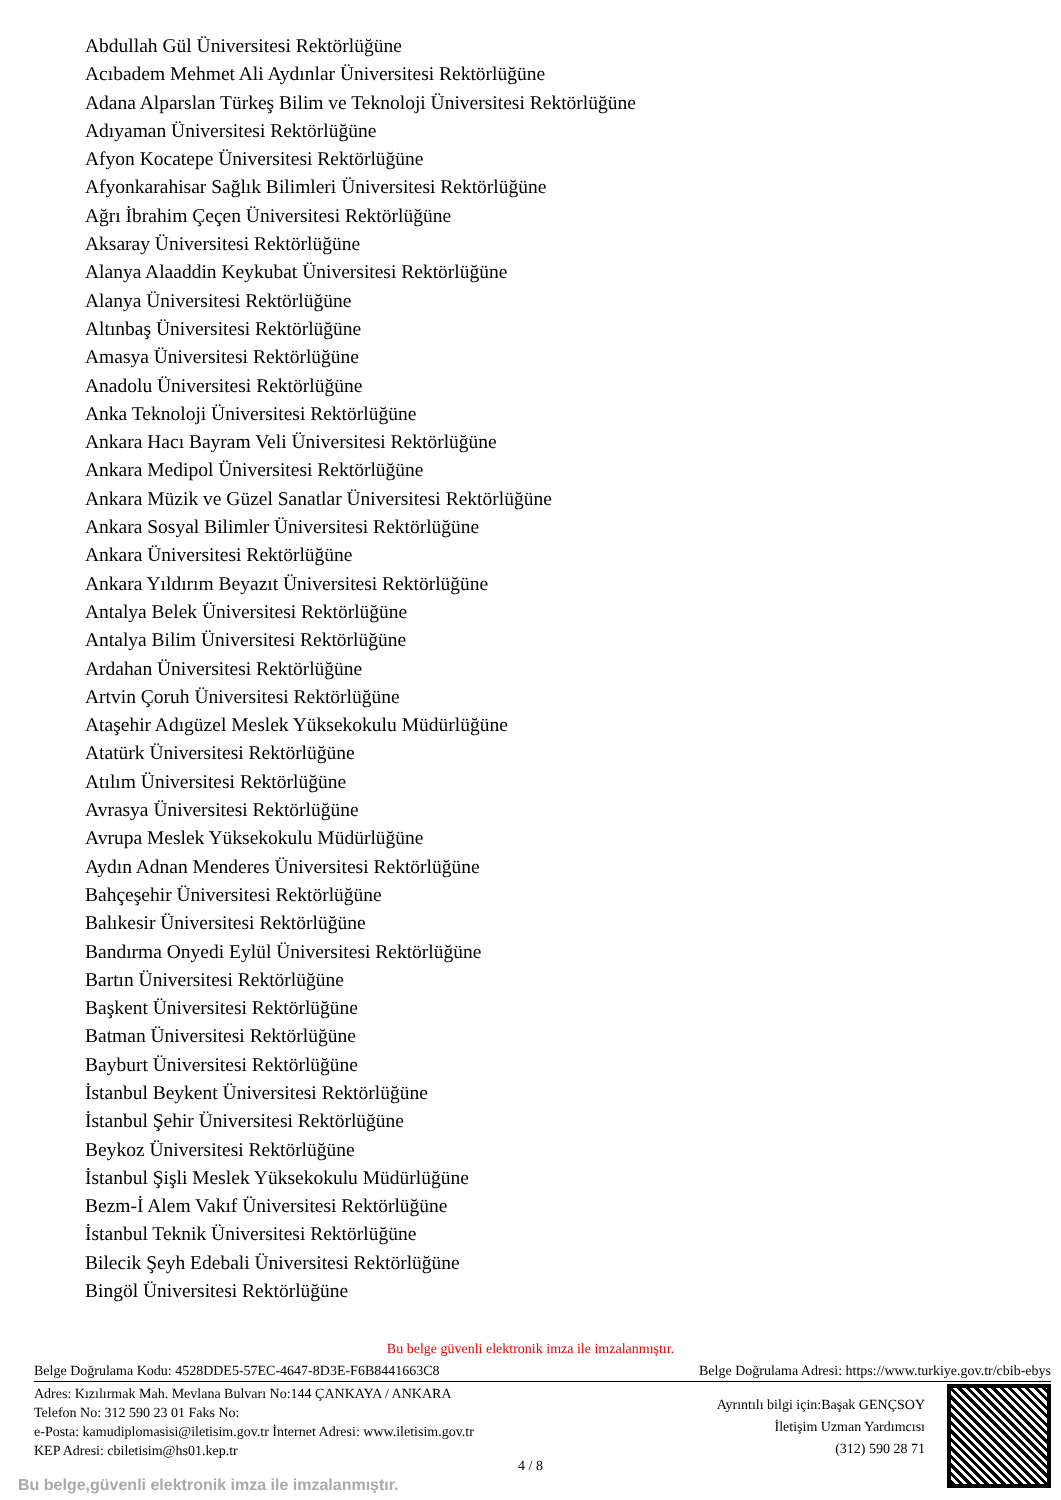Abdullah Gül Üniversitesi Rektörlüğüne
Acıbadem Mehmet Ali Aydınlar Üniversitesi Rektörlüğüne
Adana Alparslan Türkeş Bilim ve Teknoloji Üniversitesi Rektörlüğüne
Adıyaman Üniversitesi Rektörlüğüne
Afyon Kocatepe Üniversitesi Rektörlüğüne
Afyonkarahisar Sağlık Bilimleri Üniversitesi Rektörlüğüne
Ağrı İbrahim Çeçen Üniversitesi Rektörlüğüne
Aksaray Üniversitesi Rektörlüğüne
Alanya Alaaddin Keykubat Üniversitesi Rektörlüğüne
Alanya Üniversitesi Rektörlüğüne
Altınbaş Üniversitesi Rektörlüğüne
Amasya Üniversitesi Rektörlüğüne
Anadolu Üniversitesi Rektörlüğüne
Anka Teknoloji Üniversitesi Rektörlüğüne
Ankara Hacı Bayram Veli Üniversitesi Rektörlüğüne
Ankara Medipol Üniversitesi Rektörlüğüne
Ankara Müzik ve Güzel Sanatlar Üniversitesi Rektörlüğüne
Ankara Sosyal Bilimler Üniversitesi Rektörlüğüne
Ankara Üniversitesi Rektörlüğüne
Ankara Yıldırım Beyazıt Üniversitesi Rektörlüğüne
Antalya Belek Üniversitesi Rektörlüğüne
Antalya Bilim Üniversitesi Rektörlüğüne
Ardahan Üniversitesi Rektörlüğüne
Artvin Çoruh Üniversitesi Rektörlüğüne
Ataşehir Adıgüzel Meslek Yüksekokulu Müdürlüğüne
Atatürk Üniversitesi Rektörlüğüne
Atılım Üniversitesi Rektörlüğüne
Avrasya Üniversitesi Rektörlüğüne
Avrupa Meslek Yüksekokulu Müdürlüğüne
Aydın Adnan Menderes Üniversitesi Rektörlüğüne
Bahçeşehir Üniversitesi Rektörlüğüne
Balıkesir Üniversitesi Rektörlüğüne
Bandırma Onyedi Eylül Üniversitesi Rektörlüğüne
Bartın Üniversitesi Rektörlüğüne
Başkent Üniversitesi Rektörlüğüne
Batman Üniversitesi Rektörlüğüne
Bayburt Üniversitesi Rektörlüğüne
İstanbul Beykent Üniversitesi Rektörlüğüne
İstanbul Şehir Üniversitesi Rektörlüğüne
Beykoz Üniversitesi Rektörlüğüne
İstanbul Şişli Meslek Yüksekokulu Müdürlüğüne
Bezm-İ Alem Vakıf Üniversitesi Rektörlüğüne
İstanbul Teknik Üniversitesi Rektörlüğüne
Bilecik Şeyh Edebali Üniversitesi Rektörlüğüne
Bingöl Üniversitesi Rektörlüğüne
Bu belge güvenli elektronik imza ile imzalanmıştır.
Belge Doğrulama Kodu: 4528DDE5-57EC-4647-8D3E-F6B8441663C8 Belge Doğrulama Adresi: https://www.turkiye.gov.tr/cbib-ebys
Adres: Kızılırmak Mah. Mevlana Bulvarı No:144 ÇANKAYA / ANKARA
Telefon No: 312 590 23 01 Faks No:
e-Posta: kamudiplomasisi@iletisim.gov.tr İnternet Adresi: www.iletisim.gov.tr
KEP Adresi: cbiletisim@hs01.kep.tr
Ayrıntılı bilgi için:Başak GENÇSOY
İletişim Uzman Yardımcısı
(312) 590 28 71
4 / 8
Bu belge,güvenli elektronik imza ile imzalanmıştır.